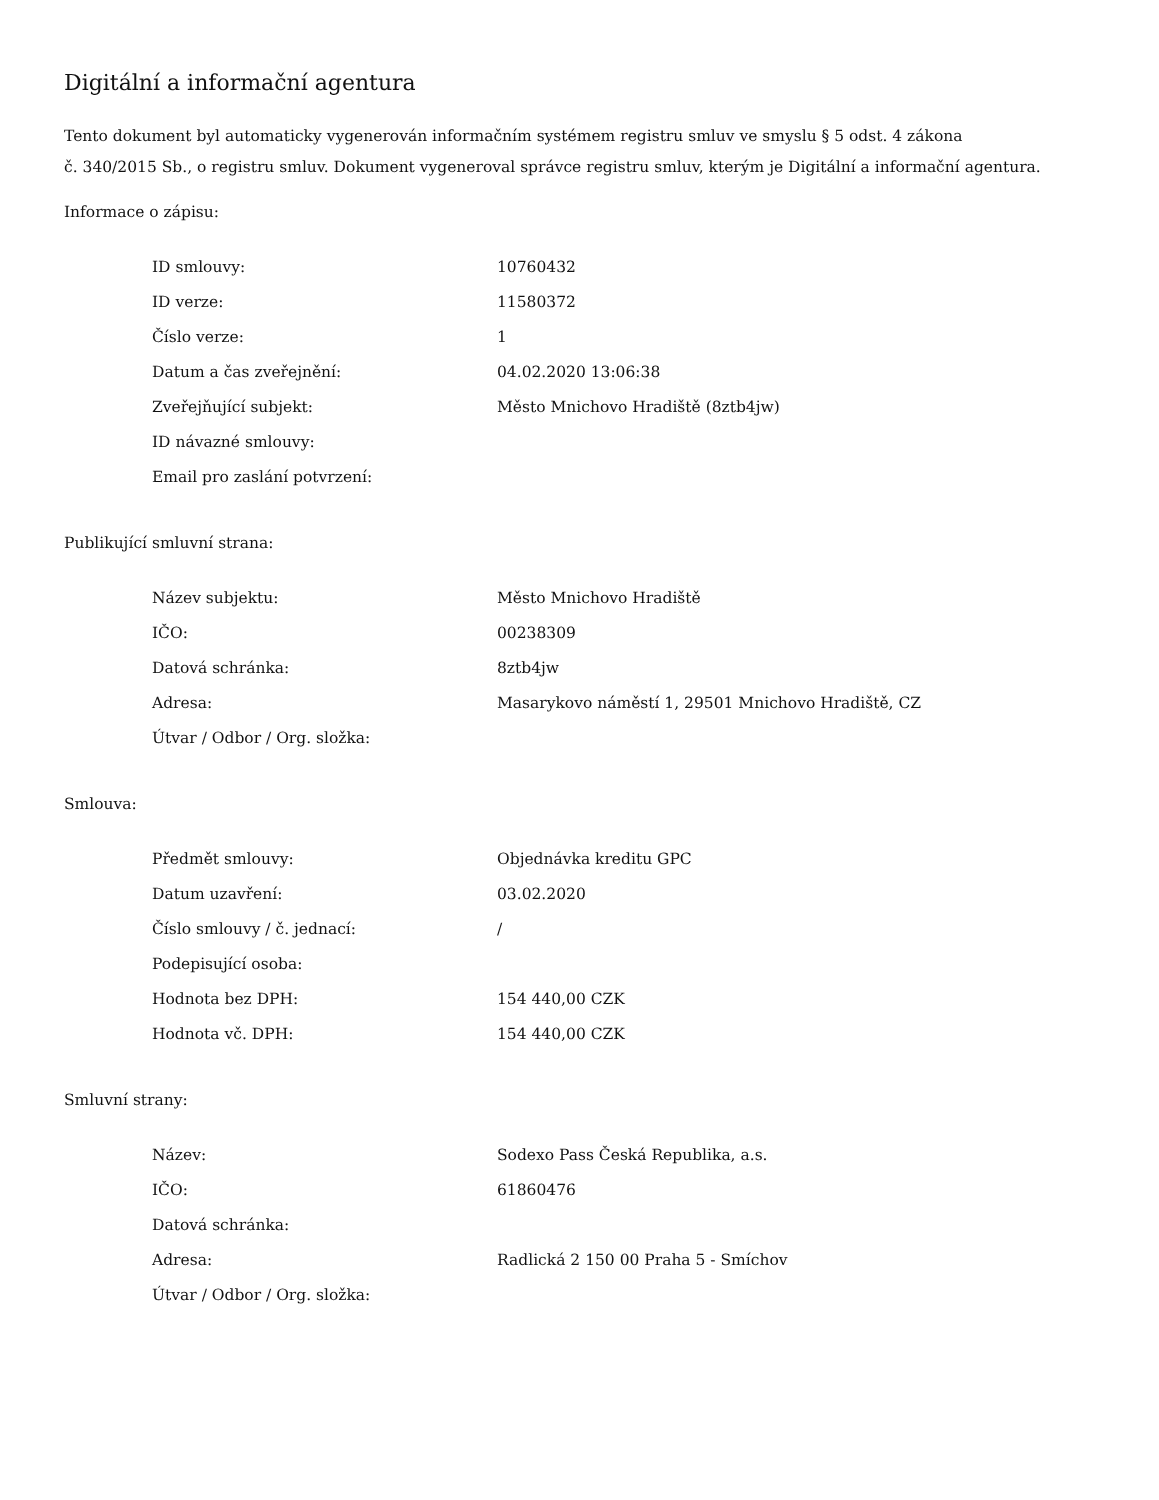Digitální a informační agentura
Tento dokument byl automaticky vygenerován informačním systémem registru smluv ve smyslu § 5 odst. 4 zákona
č. 340/2015 Sb., o registru smluv. Dokument vygeneroval správce registru smluv, kterým je Digitální a informační agentura.
Informace o zápisu:
| ID smlouvy: | 10760432 |
| ID verze: | 11580372 |
| Číslo verze: | 1 |
| Datum a čas zveřejnění: | 04.02.2020 13:06:38 |
| Zveřejňující subjekt: | Město Mnichovo Hradiště (8ztb4jw) |
| ID návazné smlouvy: | |
| Email pro zaslání potvrzení: | |
Publikující smluvní strana:
| Název subjektu: | Město Mnichovo Hradiště |
| IČO: | 00238309 |
| Datová schránka: | 8ztb4jw |
| Adresa: | Masarykovo náměstí 1, 29501 Mnichovo Hradiště, CZ |
| Útvar / Odbor / Org. složka: | |
Smlouva:
| Předmět smlouvy: | Objednávka kreditu GPC |
| Datum uzavření: | 03.02.2020 |
| Číslo smlouvy / č. jednací: | / |
| Podepisující osoba: | |
| Hodnota bez DPH: | 154 440,00 CZK |
| Hodnota vč. DPH: | 154 440,00 CZK |
Smluvní strany:
| Název: | Sodexo Pass Česká Republika, a.s. |
| IČO: | 61860476 |
| Datová schránka: | |
| Adresa: | Radlická 2 150 00 Praha 5 - Smíchov |
| Útvar / Odbor / Org. složka: | |